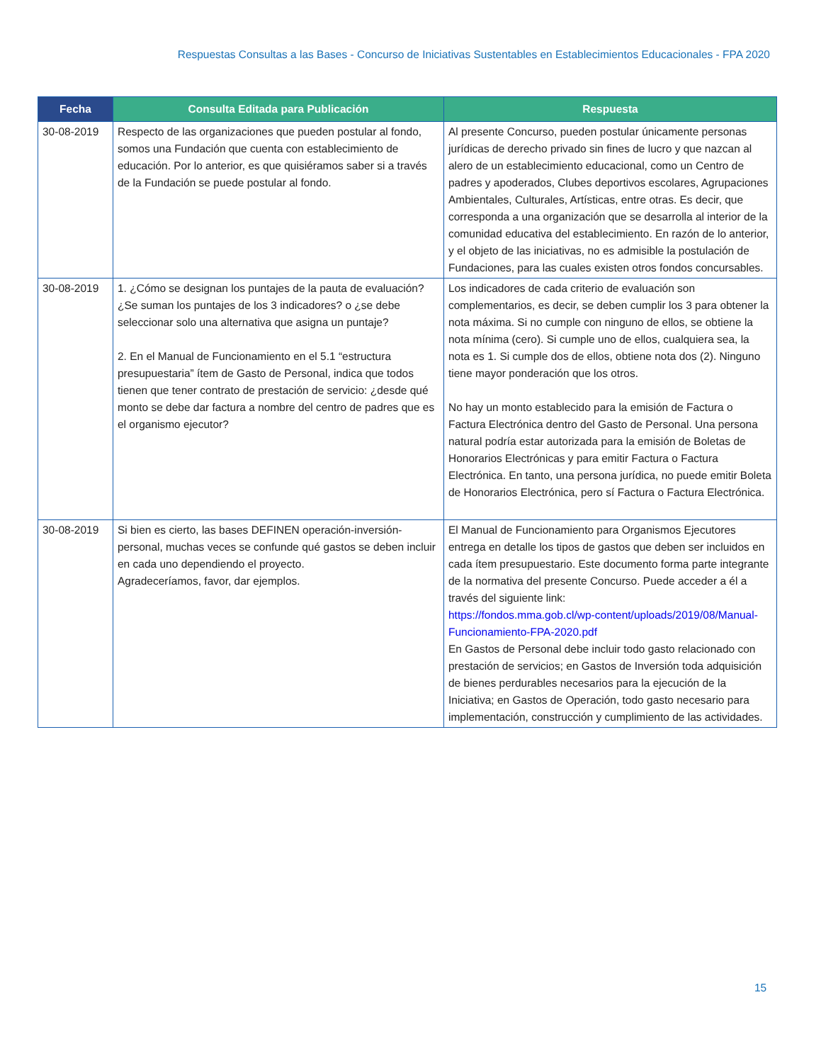Respuestas Consultas a las Bases - Concurso de Iniciativas Sustentables en Establecimientos Educacionales - FPA 2020
| Fecha | Consulta Editada para Publicación | Respuesta |
| --- | --- | --- |
| 30-08-2019 | Respecto de las organizaciones que pueden postular al fondo, somos una Fundación que cuenta con establecimiento de educación. Por lo anterior, es que quisiéramos saber si a través de la Fundación se puede postular al fondo. | Al presente Concurso, pueden postular únicamente personas jurídicas de derecho privado sin fines de lucro y que nazcan al alero de un establecimiento educacional, como un Centro de padres y apoderados, Clubes deportivos escolares, Agrupaciones Ambientales, Culturales, Artísticas, entre otras. Es decir, que corresponda a una organización que se desarrolla al interior de la comunidad educativa del establecimiento. En razón de lo anterior, y el objeto de las iniciativas, no es admisible la postulación de Fundaciones, para las cuales existen otros fondos concursables. |
| 30-08-2019 | 1. ¿Cómo se designan los puntajes de la pauta de evaluación? ¿Se suman los puntajes de los 3 indicadores? o ¿se debe seleccionar solo una alternativa que asigna un puntaje? 2. En el Manual de Funcionamiento en el 5.1 “estructura presupuestaria” ítem de Gasto de Personal, indica que todos tienen que tener contrato de prestación de servicio: ¿desde qué monto se debe dar factura a nombre del centro de padres que es el organismo ejecutor? | Los indicadores de cada criterio de evaluación son complementarios, es decir, se deben cumplir los 3 para obtener la nota máxima. Si no cumple con ninguno de ellos, se obtiene la nota mínima (cero). Si cumple uno de ellos, cualquiera sea, la nota es 1. Si cumple dos de ellos, obtiene nota dos (2). Ninguno tiene mayor ponderación que los otros. No hay un monto establecido para la emisión de Factura o Factura Electrónica dentro del Gasto de Personal. Una persona natural podría estar autorizada para la emisión de Boletas de Honorarios Electrónicas y para emitir Factura o Factura Electrónica. En tanto, una persona jurídica, no puede emitir Boleta de Honorarios Electrónica, pero sí Factura o Factura Electrónica. |
| 30-08-2019 | Si bien es cierto, las bases DEFINEN operación-inversión-personal, muchas veces se confunde qué gastos se deben incluir en cada uno dependiendo el proyecto. Agradeceríamos, favor, dar ejemplos. | El Manual de Funcionamiento para Organismos Ejecutores entrega en detalle los tipos de gastos que deben ser incluidos en cada ítem presupuestario. Este documento forma parte integrante de la normativa del presente Concurso. Puede acceder a él a través del siguiente link: https://fondos.mma.gob.cl/wp-content/uploads/2019/08/Manual-Funcionamiento-FPA-2020.pdf En Gastos de Personal debe incluir todo gasto relacionado con prestación de servicios; en Gastos de Inversión toda adquisición de bienes perdurables necesarios para la ejecución de la Iniciativa; en Gastos de Operación, todo gasto necesario para implementación, construcción y cumplimiento de las actividades. |
15